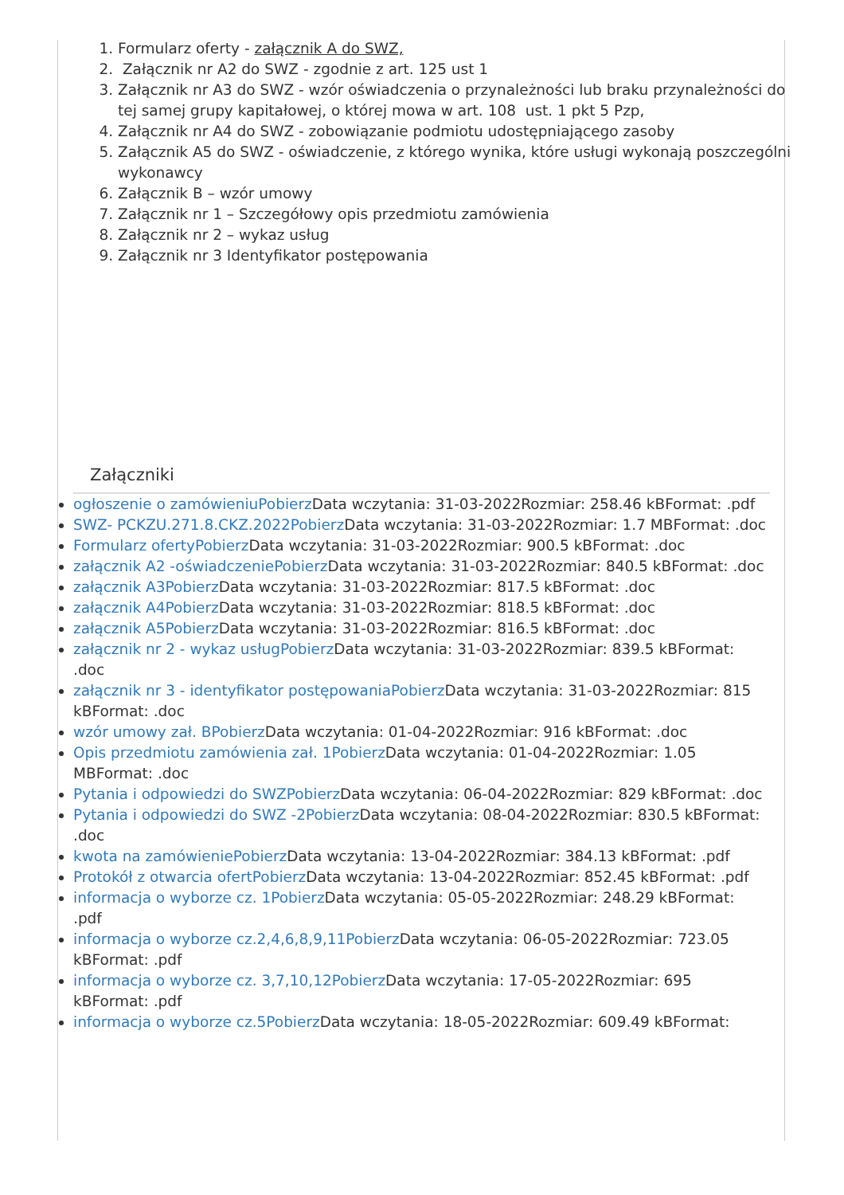1. Formularz oferty - załącznik A do SWZ,
2. Załącznik nr A2 do SWZ - zgodnie z art. 125 ust 1
3. Załącznik nr A3 do SWZ - wzór oświadczenia o przynależności lub braku przynależności do tej samej grupy kapitałowej, o której mowa w art. 108 ust. 1 pkt 5 Pzp,
4. Załącznik nr A4 do SWZ - zobowiązanie podmiotu udostępniającego zasoby
5. Załącznik A5 do SWZ - oświadczenie, z którego wynika, które usługi wykonają poszczególni wykonawcy
6. Załącznik B – wzór umowy
7. Załącznik nr 1 – Szczegółowy opis przedmiotu zamówienia
8. Załącznik nr 2 – wykaz usług
9. Załącznik nr 3 Identyfikator postępowania
Załączniki
ogłoszenie o zamówieniuPobierz Data wczytania: 31-03-2022Rozmiar: 258.46 kBFormat: .pdf
SWZ- PCKZU.271.8.CKZ.2022Pobierz Data wczytania: 31-03-2022Rozmiar: 1.7 MBFormat: .doc
Formularz ofertyPobierz Data wczytania: 31-03-2022Rozmiar: 900.5 kBFormat: .doc
załącznik A2 -oświadczeniePobierz Data wczytania: 31-03-2022Rozmiar: 840.5 kBFormat: .doc
załącznik A3Pobierz Data wczytania: 31-03-2022Rozmiar: 817.5 kBFormat: .doc
załącznik A4Pobierz Data wczytania: 31-03-2022Rozmiar: 818.5 kBFormat: .doc
załącznik A5Pobierz Data wczytania: 31-03-2022Rozmiar: 816.5 kBFormat: .doc
załącznik nr 2 - wykaz usługPobierz Data wczytania: 31-03-2022Rozmiar: 839.5 kBFormat: .doc
załącznik nr 3 - identyfikator postępowaniaPobierz Data wczytania: 31-03-2022Rozmiar: 815 kBFormat: .doc
wzór umowy zał. BPobierz Data wczytania: 01-04-2022Rozmiar: 916 kBFormat: .doc
Opis przedmiotu zamówienia zał. 1Pobierz Data wczytania: 01-04-2022Rozmiar: 1.05 MBFormat: .doc
Pytania i odpowiedzi do SWZPobierz Data wczytania: 06-04-2022Rozmiar: 829 kBFormat: .doc
Pytania i odpowiedzi do SWZ -2Pobierz Data wczytania: 08-04-2022Rozmiar: 830.5 kBFormat: .doc
kwota na zamówieniePobierz Data wczytania: 13-04-2022Rozmiar: 384.13 kBFormat: .pdf
Protokół z otwarcia ofertPobierz Data wczytania: 13-04-2022Rozmiar: 852.45 kBFormat: .pdf
informacja o wyborze cz. 1Pobierz Data wczytania: 05-05-2022Rozmiar: 248.29 kBFormat: .pdf
informacja o wyborze cz.2,4,6,8,9,11Pobierz Data wczytania: 06-05-2022Rozmiar: 723.05 kBFormat: .pdf
informacja o wyborze cz. 3,7,10,12Pobierz Data wczytania: 17-05-2022Rozmiar: 695 kBFormat: .pdf
informacja o wyborze cz.5Pobierz Data wczytania: 18-05-2022Rozmiar: 609.49 kBFormat: